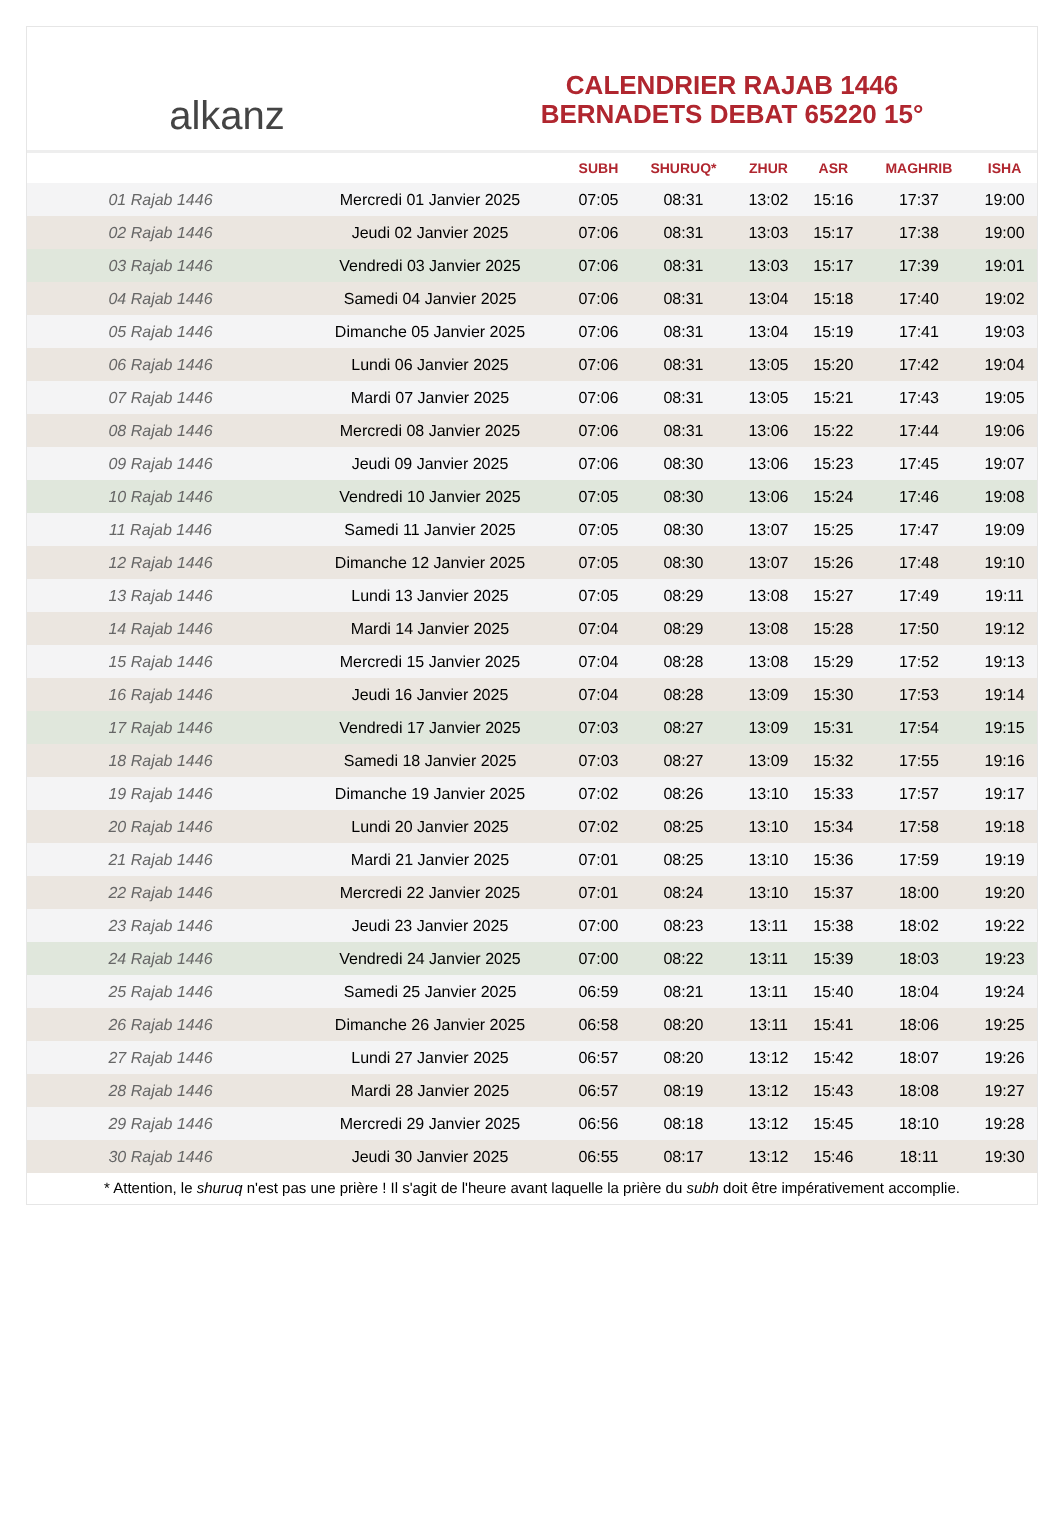alkanz
CALENDRIER RAJAB 1446
BERNADETS DEBAT 65220 15°
| | | SUBH | SHURUQ* | ZHUR | ASR | MAGHRIB | ISHA |
| --- | --- | --- | --- | --- | --- | --- | --- |
| 01 Rajab 1446 | Mercredi 01 Janvier 2025 | 07:05 | 08:31 | 13:02 | 15:16 | 17:37 | 19:00 |
| 02 Rajab 1446 | Jeudi 02 Janvier 2025 | 07:06 | 08:31 | 13:03 | 15:17 | 17:38 | 19:00 |
| 03 Rajab 1446 | Vendredi 03 Janvier 2025 | 07:06 | 08:31 | 13:03 | 15:17 | 17:39 | 19:01 |
| 04 Rajab 1446 | Samedi 04 Janvier 2025 | 07:06 | 08:31 | 13:04 | 15:18 | 17:40 | 19:02 |
| 05 Rajab 1446 | Dimanche 05 Janvier 2025 | 07:06 | 08:31 | 13:04 | 15:19 | 17:41 | 19:03 |
| 06 Rajab 1446 | Lundi 06 Janvier 2025 | 07:06 | 08:31 | 13:05 | 15:20 | 17:42 | 19:04 |
| 07 Rajab 1446 | Mardi 07 Janvier 2025 | 07:06 | 08:31 | 13:05 | 15:21 | 17:43 | 19:05 |
| 08 Rajab 1446 | Mercredi 08 Janvier 2025 | 07:06 | 08:31 | 13:06 | 15:22 | 17:44 | 19:06 |
| 09 Rajab 1446 | Jeudi 09 Janvier 2025 | 07:06 | 08:30 | 13:06 | 15:23 | 17:45 | 19:07 |
| 10 Rajab 1446 | Vendredi 10 Janvier 2025 | 07:05 | 08:30 | 13:06 | 15:24 | 17:46 | 19:08 |
| 11 Rajab 1446 | Samedi 11 Janvier 2025 | 07:05 | 08:30 | 13:07 | 15:25 | 17:47 | 19:09 |
| 12 Rajab 1446 | Dimanche 12 Janvier 2025 | 07:05 | 08:30 | 13:07 | 15:26 | 17:48 | 19:10 |
| 13 Rajab 1446 | Lundi 13 Janvier 2025 | 07:05 | 08:29 | 13:08 | 15:27 | 17:49 | 19:11 |
| 14 Rajab 1446 | Mardi 14 Janvier 2025 | 07:04 | 08:29 | 13:08 | 15:28 | 17:50 | 19:12 |
| 15 Rajab 1446 | Mercredi 15 Janvier 2025 | 07:04 | 08:28 | 13:08 | 15:29 | 17:52 | 19:13 |
| 16 Rajab 1446 | Jeudi 16 Janvier 2025 | 07:04 | 08:28 | 13:09 | 15:30 | 17:53 | 19:14 |
| 17 Rajab 1446 | Vendredi 17 Janvier 2025 | 07:03 | 08:27 | 13:09 | 15:31 | 17:54 | 19:15 |
| 18 Rajab 1446 | Samedi 18 Janvier 2025 | 07:03 | 08:27 | 13:09 | 15:32 | 17:55 | 19:16 |
| 19 Rajab 1446 | Dimanche 19 Janvier 2025 | 07:02 | 08:26 | 13:10 | 15:33 | 17:57 | 19:17 |
| 20 Rajab 1446 | Lundi 20 Janvier 2025 | 07:02 | 08:25 | 13:10 | 15:34 | 17:58 | 19:18 |
| 21 Rajab 1446 | Mardi 21 Janvier 2025 | 07:01 | 08:25 | 13:10 | 15:36 | 17:59 | 19:19 |
| 22 Rajab 1446 | Mercredi 22 Janvier 2025 | 07:01 | 08:24 | 13:10 | 15:37 | 18:00 | 19:20 |
| 23 Rajab 1446 | Jeudi 23 Janvier 2025 | 07:00 | 08:23 | 13:11 | 15:38 | 18:02 | 19:22 |
| 24 Rajab 1446 | Vendredi 24 Janvier 2025 | 07:00 | 08:22 | 13:11 | 15:39 | 18:03 | 19:23 |
| 25 Rajab 1446 | Samedi 25 Janvier 2025 | 06:59 | 08:21 | 13:11 | 15:40 | 18:04 | 19:24 |
| 26 Rajab 1446 | Dimanche 26 Janvier 2025 | 06:58 | 08:20 | 13:11 | 15:41 | 18:06 | 19:25 |
| 27 Rajab 1446 | Lundi 27 Janvier 2025 | 06:57 | 08:20 | 13:12 | 15:42 | 18:07 | 19:26 |
| 28 Rajab 1446 | Mardi 28 Janvier 2025 | 06:57 | 08:19 | 13:12 | 15:43 | 18:08 | 19:27 |
| 29 Rajab 1446 | Mercredi 29 Janvier 2025 | 06:56 | 08:18 | 13:12 | 15:45 | 18:10 | 19:28 |
| 30 Rajab 1446 | Jeudi 30 Janvier 2025 | 06:55 | 08:17 | 13:12 | 15:46 | 18:11 | 19:30 |
* Attention, le shuruq n'est pas une prière ! Il s'agit de l'heure avant laquelle la prière du subh doit être impérativement accomplie.